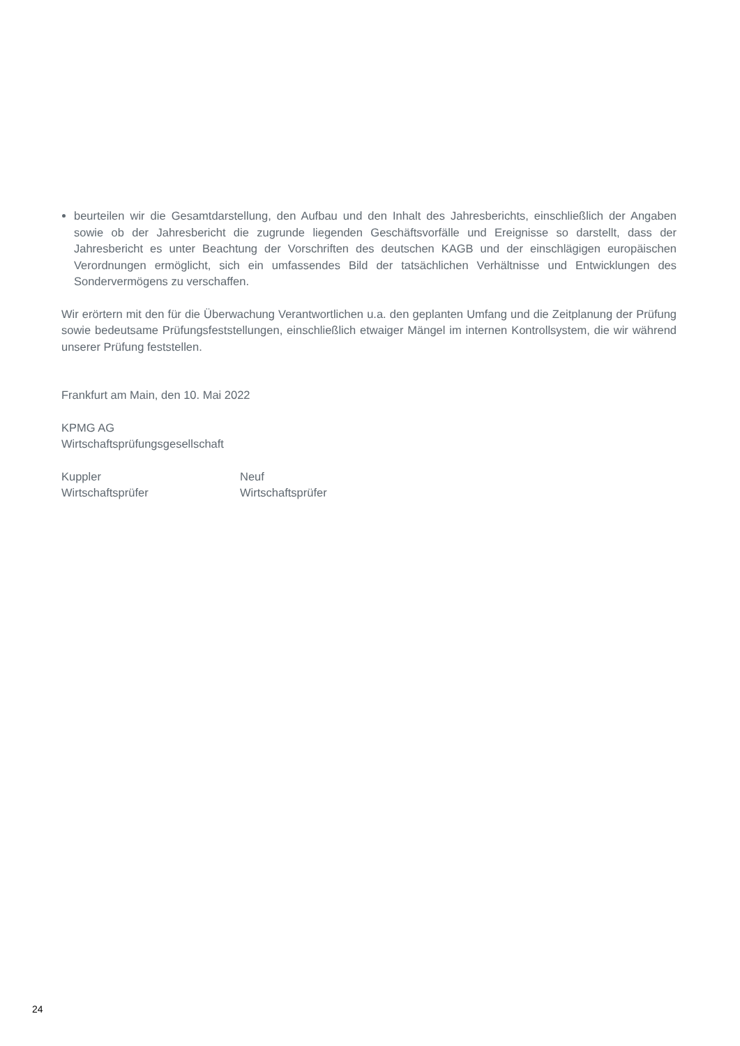beurteilen wir die Gesamtdarstellung, den Aufbau und den Inhalt des Jahresberichts, einschließlich der Angaben sowie ob der Jahresbericht die zugrunde liegenden Geschäftsvorfälle und Ereignisse so darstellt, dass der Jahresbericht es unter Beachtung der Vorschriften des deutschen KAGB und der einschlägigen europäischen Verordnungen ermöglicht, sich ein umfassendes Bild der tatsächlichen Verhältnisse und Entwicklungen des Sondervermögens zu verschaffen.
Wir erörtern mit den für die Überwachung Verantwortlichen u.a. den geplanten Umfang und die Zeitplanung der Prüfung sowie bedeutsame Prüfungsfeststellungen, einschließlich etwaiger Mängel im internen Kontrollsystem, die wir während unserer Prüfung feststellen.
Frankfurt am Main, den 10. Mai 2022
KPMG AG
Wirtschaftsprüfungsgesellschaft
Kuppler
Wirtschaftsprüfer
Neuf
Wirtschaftsprüfer
24